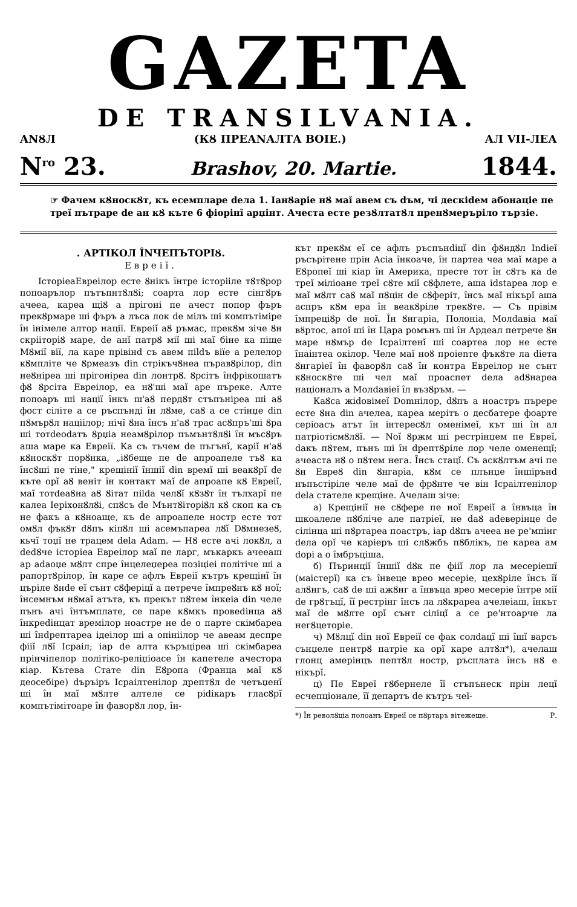GAZETA
DE TRANSILVANIA.
ANȢЛ (КȢ ПРЕАNАЛТА ВОIE.) АЛ VII-ЛЕА
N<sup>ro</sup> 23. Brashov, 20. Martie. 1844.
☞ Фачем кȢноскȢт, къ есемпларе dела 1. IанȢарiе нȢ маĭ авем съ dъм, чi дескidем абонацiе пе треĭ пътраре de ан кȢ къте 6 фiорiнĭ арџiнт. Ачеста есте резȢлтатȢл пренȢмеръріло тързiе.
. АРТIКОЛ ȊNЧЕПЪТОРIȢ.
Евреiĭ.
IсторiеаЕвреiлор есте Ȣнiкъ ȋнтре iсторiiле тȢтȢрор попоарълор пътъпнтȢлȢi; соарта лор есте сiнгȢръ ачееа, кареа щiȢ а прiгонi пе ачест попор фъръ прекȢрмаре шi фъръ а лъса лок de мiлъ шi компътiмiре ȋн iнiмеле алтор нацiï. Евреiĭ аȢ ръмас, прекȢм зiче Ȣн скрiiторiȢ маре, de анĭ патрȢ мiĭ шi маĭ бiне ка пiще МȢмiï вiï, ла каре прiвiнd съ авем пildъ вiïе а релелор кȢмплiте че Ȣрмеазъ din стрiкъчȢнеа пъравȢрiлор, din неȢнiреа шi прiгонiреа din лонтрȢ. Ȣрсiтъ ȋнфрiкошатъ фȢ Ȣрсiта Евреiлор, еа нȢ'шi маĭ аре пъреке. Алте попоаръ шi нацiï ȋнкъ ш'аȢ пердȢт стъпънiреа шi аȢ фост сiлiте а се ръспъндi ȋн лȢме, саȢ а се стiнџе din пȢмърȢл нацiiлор; нiчĭ Ȣна ȋнсъ н'аȢ трас асȢпръ'шi Ȣра шi тотdеоdатъ Ȣрџiа неамȢрiлор пъмънтȢлȢi ȋн мъсȢръ аша маре ка Евреiï. Ка съ тъчем de пъгънĭ, карiĭ н'аȢ кȢноскȢт порȢнка, „iȢбеще пе de апроапеле тъȢ ка ȋнсȢшi пе тiне," крещiнiĭ ȋншiĭ din времĭ шi веакȢрĭ de къте орĭ аȢ венiт ȋн контакт маĭ de апроапе кȢ Евреiĭ, маĭ тотdеаȢна аȢ Ȣiтат пilda челȢĭ кȢзȢт ȋн тълхарĭ пе калеа IерiхонȢлȢi, спȢсъ de МънтȢiторiȢл кȢ скоп ка съ не факъ а кȢноаще, къ de апроапеле ностр есте тот омȢл фъкȢт dȢпъ кiпȢл шi асемъпареа лȢĭ DȢмнезеȢ, кьчĭ тоџĭ не трацем dela Adam. — НȢ есте ачi локȢл, а dedȢче iсторiеа Евреiлор маĭ пе ларг, мъкаркъ ачееаш ар adaоџе мȢлт спре ȋнцелеџереа позiцiеi полiтiче шi а рапортȢрiлор, ȋн каре се афлъ Евреiĭ кътръ крещiнĭ ȋн църіле Ȣнde еĭ сънт сȢферiцĭ а петрече ȋмпреȢнъ кȢ ноĭ; ȋнсемнъм нȢмаĭ атъта, къ прекът пȢтем ȋнкеiа din челе пънъ ачi ȋнтъмплате, се паре кȢмкъ провеdiнца аȢ ȋнкреdiнцат времiлор ноастре не de о парте скiмбареа шi ȋнdрептареа iдеiлор шi а опiнiiлор че авеам деспре фiiĭ лȢĭ Iсраiл; iар de алта къръцiреа шi скiмбареа прiнчiпелор полiтiко-релiџiоасе ȋн капетеле ачестора кiар. Кътева Стате din ЕȢропа (Франца маĭ кȢ деосебiре) dъръiръ Iсраiлтенiлор дрептȢл de четъџенĭ шi ȋн маĭ мȢлте алтеле се рidiкаръ гласȢрĭ компътiмiтоаре ȋн фаворȢл лор, ȋн-
кът прекȢм еĭ се афлъ ръспънdiцĭ din фȢндȢл Indieĭ ръсърiтене прiн Acia ȋнкоаче, ȋн партеа чеа маĭ маре а ЕȢропеĭ шi кiар ȋн Америка, престе тот ȋн сȢтъ ка de треĭ мiлiоане треĭ сȢте мiĭ сȢфлете, аша idstареа лор е маĭ мȢлт саȢ маĭ пȢцiн de сȢферiт, ȋнсъ маĭ нiкърĭ аша аспръ кȢм ера ȋн веакȢрiле трекȢте. — Съ прiвiм ȋмпрецiȢр de ноĭ. Ȋн Ȣнгарiа, Полонiа, Молdавiа маĭ вȣртос, апоĭ шi ȋн Цара ромънъ шi ȋн Ардеал петрече Ȣн маре нȢмър de Iсраiлтенĭ шi соартеа лор не есте ȋнаiнтеа окiлор. Челе маĭ нoȣ проiеnте фъкȢте ла diета Ȣнгарiеĭ ȋн фаворȢл саȢ ȋн контра Евреiлор не сънт кȢноскȢте шi чел маĭ проаспет dела adȢнареа нацiоналъ а Молdавiеĭ ȋл възȢръм. —
КаȢса жidовiмеĭ Domнiлор, dȢпъ а ноастръ пъреpe есте Ȣна din ачелеа, кареа мерiтъ о десбатере фоарте серiоасъ атът ȋн iнтересȢл оменiмеĭ, кът шi ȋн ал патрiотiсмȢлȢĭ. — Noĭ Ȣржм шi рестрiнџем пе Евреĭ, dакъ пȢтем, пънъ шi ȋн dрептȢрiле лор челе оменещĭ; ачеаста нȢ о пȢтем нега. Ȋнсъ стацĭ. Съ аскȢлтъм ачi пе Ȣн ЕвреȢ din Ȣнгарiа, кȢм се плънџе ȋншiрънd нъпъстiрiле челе маĭ de фрȢнте че вiн Iсраiлтенiлор dela стателе крещiне. Ачелаш зiче:
а) Крещiнiĭ не сȢфере пе ноĭ Евреiĭ а ȋнвъца ȋн шкоалеле пȢблiче але патрiеĭ, не daȢ adеверiнце de сiлiнца шi пȢртареа поастръ, iар dȢпъ ачееа не ре'мпiнг dела орĭ че карiеръ шi слȢжбъ пȢблiкъ, пе кареа ам dорi а о ȋмбръцiша.
б) Пъринцiĭ ȋншiĭ dȢк пе фiiĭ лор ла месерiешĭ (маiстерĭ) ка съ ȋнвеце вреo месерiе, цехȢрiле ȋнсъ ȋĭ алȢнгъ, саȢ de шi ажȢнг а ȋнвъца врео месерiе ȋнтре мiĭ de грȢтъцĭ, ȋĭ рестрiнг ȋнсъ ла лȢкрареа ачелеiаш, ȋнкът маĭ de мȢлте орĭ сънт сiлiцĭ а се ре'нтоарче ла негȢцеторiе.
ч) Мȣлцĭ din ноĭ Евреiĭ се фак солdацĭ шi ȋшĭ варсъ сънџеле пентрȢ патрiе ка орĭ каре алтȢл*), ачелаш глонц амерiнцъ пептȢл ностр, ръсплата ȋнсъ нȢ е нiкърĭ.
ц) Пе Евреĭ гȢбернеле ȋĭ стъпънеск прiн лецĭ есчепцiонале, ȋĭ департъ de кътръ чеĭ-
*) Ȋн револȢцiа полоанъ Евреiĭ се пȢртаръ вiтежеще. Р.